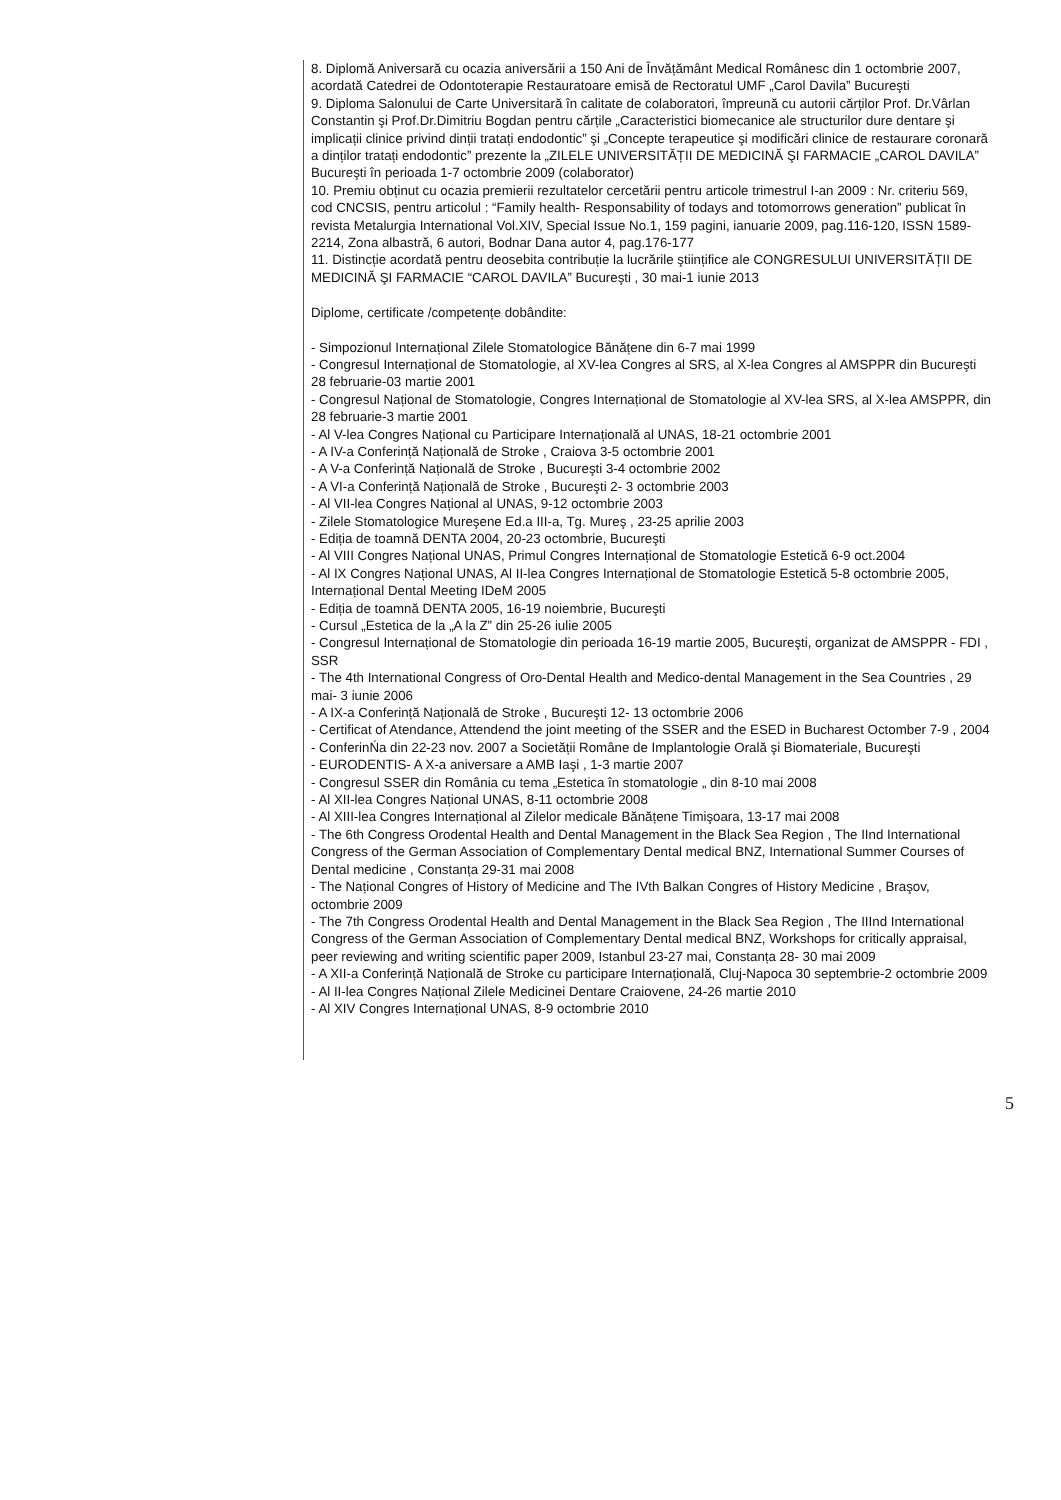8. Diplomă Aniversară cu ocazia aniversării a 150 Ani de Învățământ Medical Românesc din 1 octombrie 2007, acordată Catedrei de Odontoterapie Restauratoare emisă de Rectoratul UMF „Carol Davila” Bucureşti
9. Diploma Salonului de Carte Universitară în calitate de colaboratori, împreună cu autorii cărților Prof. Dr.Vârlan Constantin şi Prof.Dr.Dimitriu Bogdan pentru cărțile „Caracteristici biomecanice ale structurilor dure dentare şi implicații clinice privind dinții tratați endodontic” şi „Concepte terapeutice şi modificări clinice de restaurare coronară a dinților tratați endodontic” prezente la „ZILELE UNIVERSITĂȚII DE MEDICINĂ ŞI FARMACIE „CAROL DAVILA” Bucureşti în perioada 1-7 octombrie 2009 (colaborator)
10. Premiu obținut cu ocazia premierii rezultatelor cercetării pentru articole trimestrul I-an 2009 : Nr. criteriu 569, cod CNCSIS, pentru articolul : “Family health- Responsability of todays and totomorrows generation” publicat în revista Metalurgia International Vol.XIV, Special Issue No.1, 159 pagini, ianuarie 2009, pag.116-120, ISSN 1589-2214, Zona albastră, 6 autori, Bodnar Dana autor 4, pag.176-177
11. Distincție acordată pentru deosebita contribuție la lucrările ştiințifice ale CONGRESULUI UNIVERSITĂȚII DE MEDICINĂ ŞI FARMACIE “CAROL DAVILA” Bucureşti , 30 mai-1 iunie 2013
Diplome, certificate /competențe dobândite:
- Simpozionul Internațional Zilele Stomatologice Bănățene din 6-7 mai 1999
- Congresul Internațional de Stomatologie, al XV-lea Congres al SRS, al X-lea Congres al AMSPPR din Bucureşti 28 februarie-03 martie 2001
- Congresul Național de Stomatologie, Congres Internațional de Stomatologie al XV-lea SRS, al X-lea AMSPPR, din 28 februarie-3 martie 2001
- Al V-lea Congres Național cu Participare Internațională al UNAS, 18-21 octombrie 2001
- A IV-a Conferință Națională de Stroke , Craiova 3-5 octombrie 2001
- A V-a Conferință Națională de Stroke , Bucureşti 3-4 octombrie 2002
- A VI-a Conferință Națională de Stroke , Bucureşti 2- 3 octombrie 2003
- Al VII-lea Congres Național al UNAS, 9-12 octombrie 2003
- Zilele Stomatologice Mureşene Ed.a III-a, Tg. Mureş , 23-25 aprilie 2003
- Ediția de toamnă DENTA 2004, 20-23 octombrie, Bucureşti
- Al VIII Congres Național UNAS, Primul Congres Internațional de Stomatologie Estetică 6-9 oct.2004
- Al IX Congres Național UNAS, Al II-lea Congres Internațional de Stomatologie Estetică 5-8 octombrie 2005, Internațional Dental Meeting IDeM 2005
- Ediția de toamnă DENTA 2005, 16-19 noiembrie, Bucureşti
- Cursul „Estetica de la „A la Z” din 25-26 iulie 2005
- Congresul Internațional de Stomatologie din perioada 16-19 martie 2005, Bucureşti, organizat de AMSPPR - FDI , SSR
- The 4th International Congress of Oro-Dental Health and Medico-dental Management in the Sea Countries , 29 mai- 3 iunie 2006
- A IX-a Conferință Națională de Stroke , Bucureşti 12- 13 octombrie 2006
- Certificat of Atendance, Attendend the joint meeting of the SSER and the ESED in Bucharest Octomber 7-9 , 2004
- ConferinŃa din 22-23 nov. 2007 a Societății Române de Implantologie Orală şi Biomateriale, Bucureşti
- EURODENTIS- A X-a aniversare a AMB Iaşi , 1-3 martie 2007
- Congresul SSER din România cu tema „Estetica în stomatologie „ din 8-10 mai 2008
- Al XII-lea Congres Național UNAS, 8-11 octombrie 2008
- Al XIII-lea Congres Internațional al Zilelor medicale Bănățene Timişoara, 13-17 mai 2008
- The 6th Congress Orodental Health and Dental Management in the Black Sea Region , The IInd International Congress of the German Association of Complementary Dental medical BNZ, International Summer Courses of Dental medicine , Constanța 29-31 mai 2008
- The Național Congres of History of Medicine and The IVth Balkan Congres of History Medicine , Braşov, octombrie 2009
- The 7th Congress Orodental Health and Dental Management in the Black Sea Region , The IIInd International Congress of the German Association of Complementary Dental medical BNZ, Workshops for critically appraisal, peer reviewing and writing scientific paper 2009, Istanbul 23-27 mai, Constanța 28- 30 mai 2009
- A XII-a Conferință Națională de Stroke cu participare Internațională, Cluj-Napoca 30 septembrie-2 octombrie 2009
- Al II-lea Congres Național Zilele Medicinei Dentare Craiovene, 24-26 martie 2010
- Al XIV Congres Internațional UNAS, 8-9 octombrie 2010
5